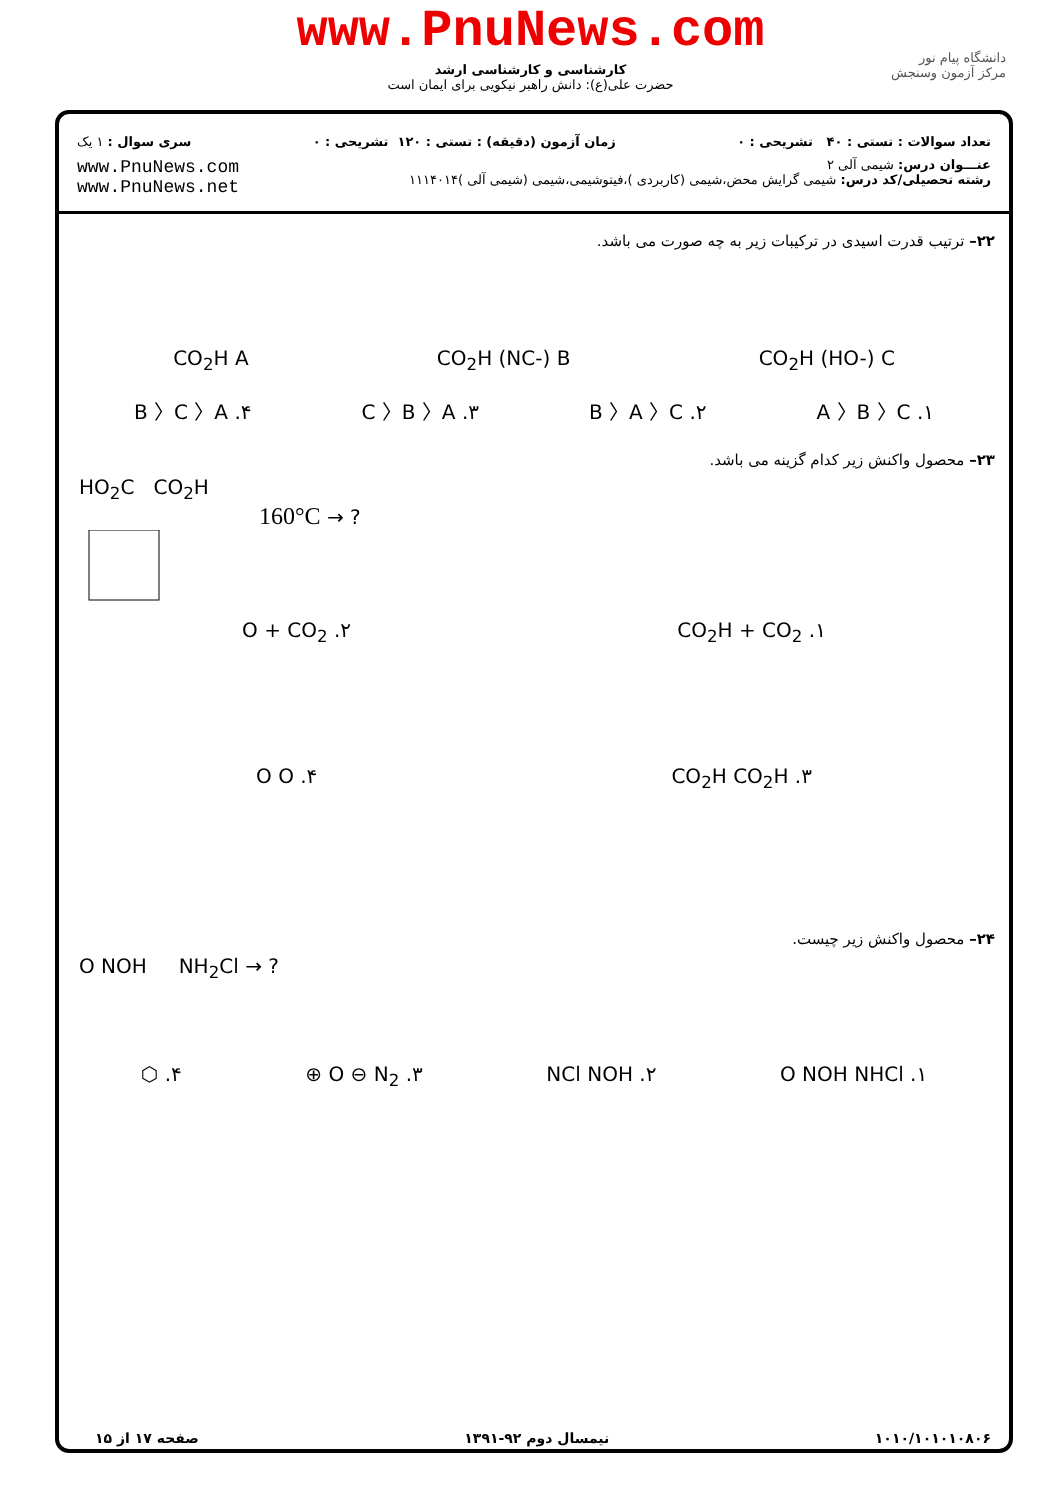www.PnuNews.com
کارشناسی و کارشناسی ارشد
حضرت علی(ع): دانش راهبر نیکویی برای ایمان است
دانشگاه پیام نور
مرکز آزمون وسنجش
تعداد سوالات : تستی : ۴۰ تشریحی : ۰ زمان آزمون (دقیقه) : تستی : ۱۲۰ تشریحی : ۰ سری سوال : ۱ یک
عنـــوان درس: شیمی آلی ۲
رشته تحصیلی/کد درس: شیمی گرایش محض،شیمی (کاربردی )،فیتوشیمی،شیمی (شیمی آلی )۱۱۱۴۰۱۴ www.PnuNews.com
www.PnuNews.net
۲۲– ترتیب قدرت اسیدی در ترکیبات زیر به چه صورت می باشد.
CO<sub>2</sub>H (HO-) C CO<sub>2</sub>H (NC-) B CO<sub>2</sub>H A
۱. A 〉B 〉C ۲. B 〉A 〉C ۳. C 〉B 〉A ۴. B 〉C 〉A
۲۳– محصول واکنش زیر کدام گزینه می باشد.
HO<sub>2</sub>C CO<sub>2</sub>H
160°C → ?
۱. CO<sub>2</sub>H + CO<sub>2</sub> ۲. O + CO<sub>2</sub>
۳. CO<sub>2</sub>H CO<sub>2</sub>H ۴. O O
۲۴– محصول واکنش زیر چیست.
O NOH NH<sub>2</sub>Cl → ?
۱. O NOH NHCl ۲. NCl NOH ۳. O ⊖ N<sub>2</sub> ⊕ ۴. ⬡
۱۰۱۰/۱۰۱۰۱۰۸۰۶ نیمسال دوم ۹۲-۱۳۹۱ صفحه ۱۷ از ۱۵